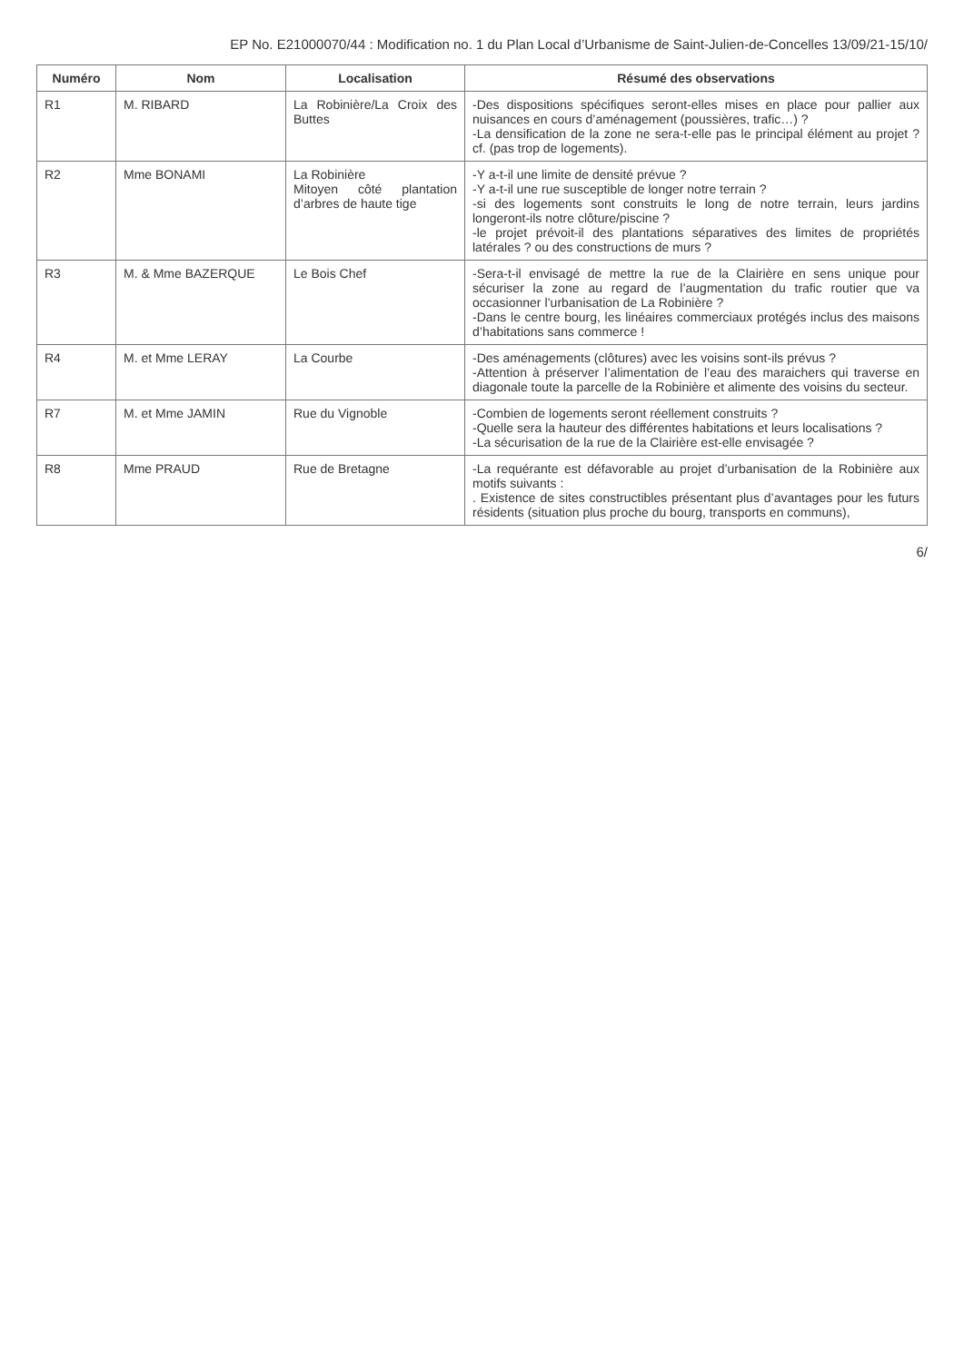EP No. E21000070/44 : Modification no. 1 du Plan Local d’Urbanisme de Saint-Julien-de-Concelles 13/09/21-15/10/
| Numéro | Nom | Localisation | Résumé des observations |
| --- | --- | --- | --- |
| R1 | M. RIBARD | La Robinière/La Croix des Buttes | -Des dispositions spécifiques seront-elles mises en place pour pallier aux nuisances en cours d’aménagement (poussières, trafic…) ? -La densification de la zone ne sera-t-elle pas le principal élément au projet ? cf. (pas trop de logements). |
| R2 | Mme BONAMI | La Robinière Mitoyen côté plantation d’arbres de haute tige | -Y a-t-il une limite de densité prévue ? -Y a-t-il une rue susceptible de longer notre terrain ? -si des logements sont construits le long de notre terrain, leurs jardins longeront-ils notre clôture/piscine ? -le projet prévoit-il des plantations séparatives des limites de propriétés latérales ? ou des constructions de murs ? |
| R3 | M. & Mme BAZERQUE | Le Bois Chef | -Sera-t-il envisagé de mettre la rue de la Clairière en sens unique pour sécuriser la zone au regard de l’augmentation du trafic routier que va occasionner l’urbanisation de La Robinière ? -Dans le centre bourg, les linéaires commerciaux protégés inclus des maisons d’habitations sans commerce ! |
| R4 | M. et Mme LERAY | La Courbe | -Des aménagements (clôtures) avec les voisins sont-ils prévus ? -Attention à préserver l’alimentation de l’eau des maraichers qui traverse en diagonale toute la parcelle de la Robinière et alimente des voisins du secteur. |
| R7 | M. et Mme JAMIN | Rue du Vignoble | -Combien de logements seront réellement construits ? -Quelle sera la hauteur des différentes habitations et leurs localisations ? -La sécurisation de la rue de la Clairière est-elle envisagée ? |
| R8 | Mme PRAUD | Rue de Bretagne | -La requérante est défavorable au projet d’urbanisation de la Robinière aux motifs suivants : . Existence de sites constructibles présentant plus d’avantages pour les futurs résidents (situation plus proche du bourg, transports en communs), |
6/